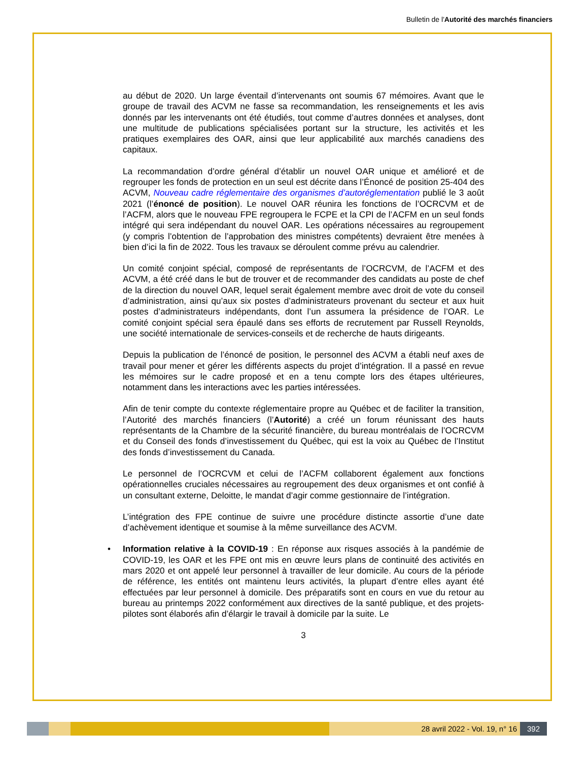Bulletin de l'Autorité des marchés financiers
au début de 2020. Un large éventail d’intervenants ont soumis 67 mémoires. Avant que le groupe de travail des ACVM ne fasse sa recommandation, les renseignements et les avis donnés par les intervenants ont été étudiés, tout comme d’autres données et analyses, dont une multitude de publications spécialisées portant sur la structure, les activités et les pratiques exemplaires des OAR, ainsi que leur applicabilité aux marchés canadiens des capitaux.
La recommandation d’ordre général d’établir un nouvel OAR unique et amélioré et de regrouper les fonds de protection en un seul est décrite dans l’Énoncé de position 25-404 des ACVM, Nouveau cadre réglementaire des organismes d’autoréglementation publié le 3 août 2021 (l’énoncé de position). Le nouvel OAR réunira les fonctions de l’OCRCVM et de l’ACFM, alors que le nouveau FPE regroupera le FCPE et la CPI de l’ACFM en un seul fonds intégré qui sera indépendant du nouvel OAR. Les opérations nécessaires au regroupement (y compris l’obtention de l’approbation des ministres compétents) devraient être menées à bien d’ici la fin de 2022. Tous les travaux se déroulent comme prévu au calendrier.
Un comité conjoint spécial, composé de représentants de l’OCRCVM, de l’ACFM et des ACVM, a été créé dans le but de trouver et de recommander des candidats au poste de chef de la direction du nouvel OAR, lequel serait également membre avec droit de vote du conseil d’administration, ainsi qu’aux six postes d’administrateurs provenant du secteur et aux huit postes d’administrateurs indépendants, dont l’un assumera la présidence de l’OAR. Le comité conjoint spécial sera épaulé dans ses efforts de recrutement par Russell Reynolds, une société internationale de services-conseils et de recherche de hauts dirigeants.
Depuis la publication de l’énoncé de position, le personnel des ACVM a établi neuf axes de travail pour mener et gérer les différents aspects du projet d’intégration. Il a passé en revue les mémoires sur le cadre proposé et en a tenu compte lors des étapes ultérieures, notamment dans les interactions avec les parties intéressées.
Afin de tenir compte du contexte réglementaire propre au Québec et de faciliter la transition, l’Autorité des marchés financiers (l’Autorité) a créé un forum réunissant des hauts représentants de la Chambre de la sécurité financière, du bureau montréalais de l’OCRCVM et du Conseil des fonds d’investissement du Québec, qui est la voix au Québec de l’Institut des fonds d’investissement du Canada.
Le personnel de l’OCRCVM et celui de l’ACFM collaborent également aux fonctions opérationnelles cruciales nécessaires au regroupement des deux organismes et ont confié à un consultant externe, Deloitte, le mandat d’agir comme gestionnaire de l’intégration.
L’intégration des FPE continue de suivre une procédure distincte assortie d’une date d’achèvement identique et soumise à la même surveillance des ACVM.
• Information relative à la COVID-19 : En réponse aux risques associés à la pandémie de COVID-19, les OAR et les FPE ont mis en œuvre leurs plans de continuité des activités en mars 2020 et ont appelé leur personnel à travailler de leur domicile. Au cours de la période de référence, les entités ont maintenu leurs activités, la plupart d’entre elles ayant été effectuées par leur personnel à domicile. Des préparatifs sont en cours en vue du retour au bureau au printemps 2022 conformément aux directives de la santé publique, et des projets-pilotes sont élaborés afin d’élargir le travail à domicile par la suite. Le
3
28 avril 2022 - Vol. 19, n° 16 392